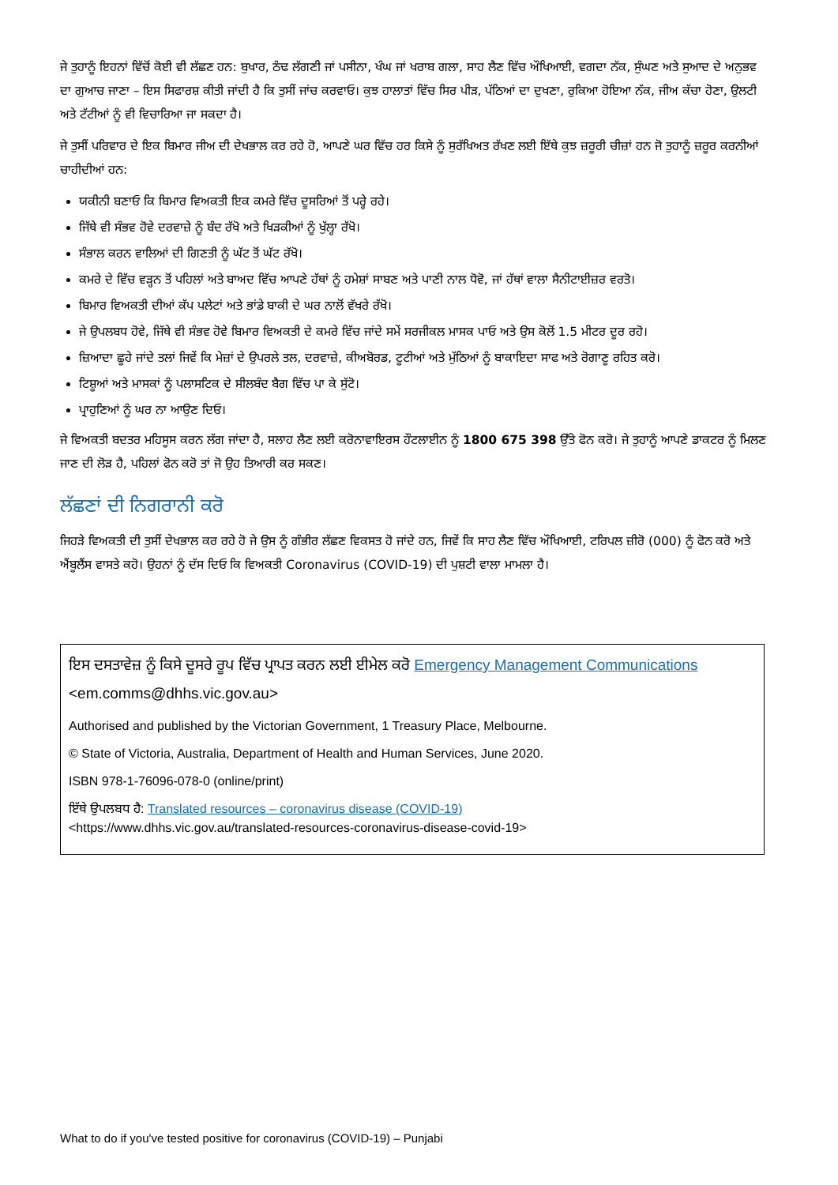ਜੇ ਤੁਹਾਨੂੰ ਇਹਨਾਂ ਵਿੱਚੋਂ ਕੋਈ ਵੀ ਲੱਛਣ ਹਨ: ਬੁਖਾਰ, ਠੰਢ ਲੱਗਣੀ ਜਾਂ ਪਸੀਨਾ, ਖੰਘ ਜਾਂ ਖਰਾਬ ਗਲਾ, ਸਾਹ ਲੈਣ ਵਿੱਚ ਔਖਿਆਈ, ਵਗਦਾ ਨੱਕ, ਸੁੰਘਣ ਅਤੇ ਸੁਆਦ ਦੇ ਅਨੁਭਵ ਦਾ ਗੁਆਚ ਜਾਣਾ – ਇਸ ਸਿਫਾਰਸ਼ ਕੀਤੀ ਜਾਂਦੀ ਹੈ ਕਿ ਤੁਸੀਂ ਜਾਂਚ ਕਰਵਾਓ। ਕੁਝ ਹਾਲਾਤਾਂ ਵਿੱਚ ਸਿਰ ਪੀੜ, ਪੱਠਿਆਂ ਦਾ ਦੁਖਣਾ, ਰੁਕਿਆ ਹੋਇਆ ਨੱਕ, ਜੀਅ ਕੱਚਾ ਹੋਣਾ, ਉਲਟੀ ਅਤੇ ਟੱਟੀਆਂ ਨੂੰ ਵੀ ਵਿਚਾਰਿਆ ਜਾ ਸਕਦਾ ਹੈ।
ਜੇ ਤੁਸੀਂ ਪਰਿਵਾਰ ਦੇ ਇਕ ਬਿਮਾਰ ਜੀਅ ਦੀ ਦੇਖਭਾਲ ਕਰ ਰਹੇ ਹੋ, ਆਪਣੇ ਘਰ ਵਿੱਚ ਹਰ ਕਿਸੇ ਨੂੰ ਸੁਰੱਖਿਅਤ ਰੱਖਣ ਲਈ ਇੱਥੇ ਕੁਝ ਜ਼ਰੂਰੀ ਚੀਜ਼ਾਂ ਹਨ ਜੋ ਤੁਹਾਨੂੰ ਜ਼ਰੂਰ ਕਰਨੀਆਂ ਚਾਹੀਦੀਆਂ ਹਨ:
ਯਕੀਨੀ ਬਣਾਓ ਕਿ ਬਿਮਾਰ ਵਿਅਕਤੀ ਇਕ ਕਮਰੇ ਵਿੱਚ ਦੂਸਰਿਆਂ ਤੋਂ ਪਰ੍ਹੇ ਰਹੇ।
ਜਿੱਥੇ ਵੀ ਸੰਭਵ ਹੋਵੇ ਦਰਵਾਜ਼ੇ ਨੂੰ ਬੰਦ ਰੱਖੋ ਅਤੇ ਖਿੜਕੀਆਂ ਨੂੰ ਖੁੱਲ੍ਹਾ ਰੱਖੋ।
ਸੰਭਾਲ ਕਰਨ ਵਾਲਿਆਂ ਦੀ ਗਿਣਤੀ ਨੂੰ ਘੱਟ ਤੋਂ ਘੱਟ ਰੱਖੋ।
ਕਮਰੇ ਦੇ ਵਿੱਚ ਵੜ੍ਹਨ ਤੋਂ ਪਹਿਲਾਂ ਅਤੇ ਬਾਅਦ ਵਿੱਚ ਆਪਣੇ ਹੱਥਾਂ ਨੂੰ ਹਮੇਸ਼ਾਂ ਸਾਬਣ ਅਤੇ ਪਾਣੀ ਨਾਲ ਧੋਵੋ, ਜਾਂ ਹੱਥਾਂ ਵਾਲਾ ਸੈਨੀਟਾਈਜ਼ਰ ਵਰਤੋ।
ਬਿਮਾਰ ਵਿਅਕਤੀ ਦੀਆਂ ਕੱਪ ਪਲੇਟਾਂ ਅਤੇ ਭਾਂਡੇ ਬਾਕੀ ਦੇ ਘਰ ਨਾਲੋਂ ਵੱਖਰੇ ਰੱਖੋ।
ਜੇ ਉਪਲਬਧ ਹੋਵੇ, ਜਿੱਥੇ ਵੀ ਸੰਭਵ ਹੋਵੇ ਬਿਮਾਰ ਵਿਅਕਤੀ ਦੇ ਕਮਰੇ ਵਿੱਚ ਜਾਂਦੇ ਸਮੇਂ ਸਰਜੀਕਲ ਮਾਸਕ ਪਾਓ ਅਤੇ ਉਸ ਕੋਲੋਂ 1.5 ਮੀਟਰ ਦੂਰ ਰਹੋ।
ਜ਼ਿਆਦਾ ਛੂਹੇ ਜਾਂਦੇ ਤਲਾਂ ਜਿਵੇਂ ਕਿ ਮੇਜ਼ਾਂ ਦੇ ਉਪਰਲੇ ਤਲ, ਦਰਵਾਜ਼ੇ, ਕੀਅਬੋਰਡ, ਟੂਟੀਆਂ ਅਤੇ ਮੁੱਠਿਆਂ ਨੂੰ ਬਾਕਾਇਦਾ ਸਾਫ ਅਤੇ ਰੋਗਾਣੂ ਰਹਿਤ ਕਰੋ।
ਟਿਸ਼ੂਆਂ ਅਤੇ ਮਾਸਕਾਂ ਨੂੰ ਪਲਾਸਟਿਕ ਦੇ ਸੀਲਬੰਦ ਬੈਗ ਵਿੱਚ ਪਾ ਕੇ ਸੁੱਟੋ।
ਪ੍ਰਾਹੁਣਿਆਂ ਨੂੰ ਘਰ ਨਾ ਆਉਣ ਦਿਓ।
ਜੇ ਵਿਅਕਤੀ ਬਦਤਰ ਮਹਿਸੂਸ ਕਰਨ ਲੱਗ ਜਾਂਦਾ ਹੈ, ਸਲਾਹ ਲੈਣ ਲਈ ਕਰੋਨਾਵਾਇਰਸ ਹੌਟਲਾਈਨ ਨੂੰ 1800 675 398 ਉੱਤੇ ਫੋਨ ਕਰੋ। ਜੇ ਤੁਹਾਨੂੰ ਆਪਣੇ ਡਾਕਟਰ ਨੂੰ ਮਿਲਣ ਜਾਣ ਦੀ ਲੋੜ ਹੈ, ਪਹਿਲਾਂ ਫੋਨ ਕਰੋ ਤਾਂ ਜੋ ਉਹ ਤਿਆਰੀ ਕਰ ਸਕਣ।
ਲੱਛਣਾਂ ਦੀ ਨਿਗਰਾਨੀ ਕਰੋ
ਜਿਹੜੇ ਵਿਅਕਤੀ ਦੀ ਤੁਸੀਂ ਦੇਖਭਾਲ ਕਰ ਰਹੇ ਹੋ ਜੇ ਉਸ ਨੂੰ ਗੰਭੀਰ ਲੱਛਣ ਵਿਕਸਤ ਹੋ ਜਾਂਦੇ ਹਨ, ਜਿਵੇਂ ਕਿ ਸਾਹ ਲੈਣ ਵਿੱਚ ਔਖਿਆਈ, ਟਰਿਪਲ ਜ਼ੀਰੋ (000) ਨੂੰ ਫੋਨ ਕਰੋ ਅਤੇ ਐਂਬੂਲੈਂਸ ਵਾਸਤੇ ਕਹੋ। ਉਹਨਾਂ ਨੂੰ ਦੱਸ ਦਿਓ ਕਿ ਵਿਅਕਤੀ Coronavirus (COVID-19) ਦੀ ਪੁਸ਼ਟੀ ਵਾਲਾ ਮਾਮਲਾ ਹੈ।
ਇਸ ਦਸਤਾਵੇਜ਼ ਨੂੰ ਕਿਸੇ ਦੂਸਰੇ ਰੂਪ ਵਿੱਚ ਪ੍ਰਾਪਤ ਕਰਨ ਲਈ ਈਮੇਲ ਕਰੋ Emergency Management Communications <em.comms@dhhs.vic.gov.au>
Authorised and published by the Victorian Government, 1 Treasury Place, Melbourne.
© State of Victoria, Australia, Department of Health and Human Services, June 2020.
ISBN 978-1-76096-078-0 (online/print)
ਇੱਥੇ ਉਪਲਬਧ ਹੈ: Translated resources – coronavirus disease (COVID-19)
<https://www.dhhs.vic.gov.au/translated-resources-coronavirus-disease-covid-19>
What to do if you've tested positive for coronavirus (COVID-19) – Punjabi